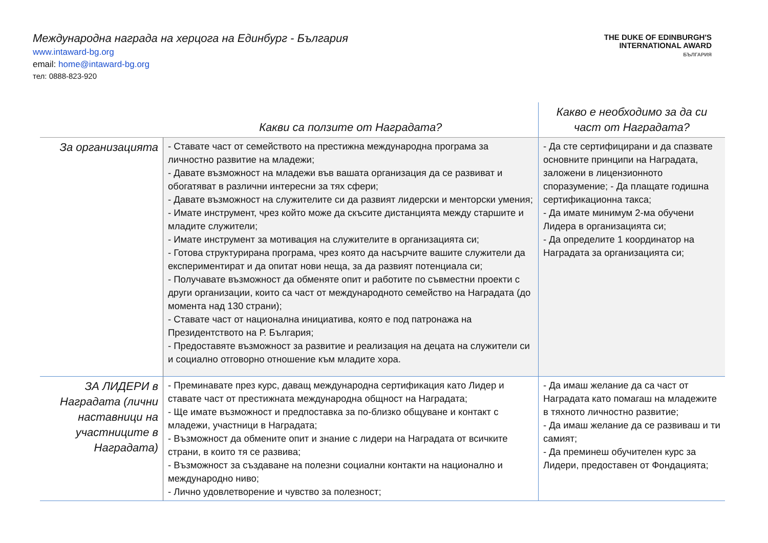Международна награда на херцога на Единбург - България
www.intaward-bg.org
email: home@intaward-bg.org
тел: 0888-823-920
THE DUKE OF EDINBURGH'S
INTERNATIONAL AWARD
БЪЛГАРИЯ
| | Какви са ползите от Наградата? | Какво е необходимо за да си част от Наградата? |
| --- | --- | --- |
| За организацията | - Ставате част от семейството на престижна международна програма за личностно развитие на младежи; - Давате възможност на младежи във вашата организация да се развиват и обогатяват в различни интересни за тях сфери; - Давате възможност на служителите си да развият лидерски и менторски умения; - Имате инструмент, чрез който може да скъсите дистанцията между старшите и младите служители; - Имате инструмент за мотивация на служителите в организацията си; - Готова структурирана програма, чрез която да насърчите вашите служители да експериментират и да опитат нови неща, за да развият потенциала си; - Получавате възможност да обменяте опит и работите по съвместни проекти с други организации, които са част от международното семейство на Наградата (до момента над 130 страни); - Ставате част от национална инициатива, която е под патронажа на Президентството на Р. България; - Предоставяте възможност за развитие и реализация на децата на служители си и социално отговорно отношение към младите хора. | - Да сте сертифицирани и да спазвате основните принципи на Наградата, заложени в лицензионното споразумение; - Да плащате годишна сертификационна такса; - Да имате минимум 2-ма обучени Лидера в организацията си; - Да определите 1 координатор на Наградата за организацията си; |
| ЗА ЛИДЕРИ в Наградата (лични наставници на участниците в Наградата) | - Преминавате през курс, даващ международна сертификация като Лидер и ставате част от престижната международна общност на Наградата; - Ще имате възможност и предпоставка за по-близко общуване и контакт с младежи, участници в Наградата; - Възможност да обмените опит и знание с лидери на Наградата от всичките страни, в които тя се развива; - Възможност за създаване на полезни социални контакти на национално и международно ниво; - Лично удовлетворение и чувство за полезност; | - Да имаш желание да са част от Наградата като помагаш на младежите в тяхното личностно развитие; - Да имаш желание да се развиваш и ти самият; - Да преминеш обучителен курс за Лидери, предоставен от Фондацията; |